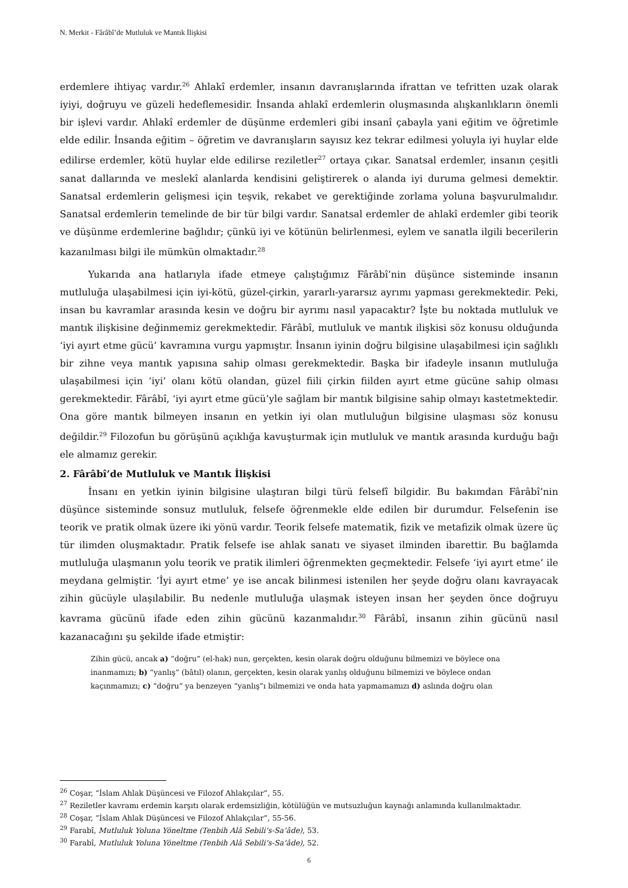N. Merkit - Fârâbî’de Mutluluk ve Mantık İlişkisi
erdemlere ihtiyaç vardır.<sup>26</sup> Ahlakî erdemler, insanın davranışlarında ifrattan ve tefritten uzak olarak iyiyi, doğruyu ve güzeli hedeflemesidir. İnsanda ahlakî erdemlerin oluşmasında alışkanlıkların önemli bir işlevi vardır. Ahlakî erdemler de düşünme erdemleri gibi insanî çabayla yani eğitim ve öğretimle elde edilir. İnsanda eğitim – öğretim ve davranışların sayısız kez tekrar edilmesi yoluyla iyi huylar elde edilirse erdemler, kötü huylar elde edilirse reziletler<sup>27</sup> ortaya çıkar. Sanatsal erdemler, insanın çeşitli sanat dallarında ve meslekî alanlarda kendisini geliştirerek o alanda iyi duruma gelmesi demektir. Sanatsal erdemlerin gelişmesi için teşvik, rekabet ve gerektiğinde zorlama yoluna başvurulmalıdır. Sanatsal erdemlerin temelinde de bir tür bilgi vardır. Sanatsal erdemler de ahlakî erdemler gibi teorik ve düşünme erdemlerine bağlıdır; çünkü iyi ve kötünün belirlenmesi, eylem ve sanatla ilgili becerilerin kazanılması bilgi ile mümkün olmaktadır.<sup>28</sup>
Yukarıda ana hatlarıyla ifade etmeye çalıştığımız Fârâbî’nin düşünce sisteminde insanın mutluluğa ulaşabilmesi için iyi-kötü, güzel-çirkin, yararlı-yararsız ayrımı yapması gerekmektedir. Peki, insan bu kavramlar arasında kesin ve doğru bir ayrımı nasıl yapacaktır? İşte bu noktada mutluluk ve mantık ilişkisine değinmemiz gerekmektedir. Fârâbî, mutluluk ve mantık ilişkisi söz konusu olduğunda ‘iyi ayırt etme gücü’ kavramına vurgu yapmıştır. İnsanın iyinin doğru bilgisine ulaşabilmesi için sağlıklı bir zihne veya mantık yapısına sahip olması gerekmektedir. Başka bir ifadeyle insanın mutluluğa ulaşabilmesi için ‘iyi’ olanı kötü olandan, güzel fiili çirkin fiilden ayırt etme gücüne sahip olması gerekmektedir. Fârâbî, ‘iyi ayırt etme gücü’yle sağlam bir mantık bilgisine sahip olmayı kastetmektedir. Ona göre mantık bilmeyen insanın en yetkin iyi olan mutluluğun bilgisine ulaşması söz konusu değildir.<sup>29</sup> Filozofun bu görüşünü açıklığa kavuşturmak için mutluluk ve mantık arasında kurduğu bağı ele almamız gerekir.
2. Fârâbî’de Mutluluk ve Mantık İlişkisi
İnsanı en yetkin iyinin bilgisine ulaştıran bilgi türü felsefî bilgidir. Bu bakımdan Fârâbî’nin düşünce sisteminde sonsuz mutluluk, felsefe öğrenmekle elde edilen bir durumdur. Felsefenin ise teorik ve pratik olmak üzere iki yönü vardır. Teorik felsefe matematik, fizik ve metafizik olmak üzere üç tür ilimden oluşmaktadır. Pratik felsefe ise ahlak sanatı ve siyaset ilminden ibarettir. Bu bağlamda mutluluğa ulaşmanın yolu teorik ve pratik ilimleri öğrenmekten geçmektedir. Felsefe ‘iyi ayırt etme’ ile meydana gelmiştir. ‘İyi ayırt etme’ ye ise ancak bilinmesi istenilen her şeyde doğru olanı kavrayacak zihin gücüyle ulaşılabilir. Bu nedenle mutluluğa ulaşmak isteyen insan her şeyden önce doğruyu kavrama gücünü ifade eden zihin gücünü kazanmalıdır.<sup>30</sup> Fârâbî, insanın zihin gücünü nasıl kazanacağını şu şekilde ifade etmiştir:
Zihin gücü, ancak a) “doğru” (el-hak) nun, gerçekten, kesin olarak doğru olduğunu bilmemizi ve böylece ona inanmamızı; b) “yanlış” (bâtıl) olanın, gerçekten, kesin olarak yanlış olduğunu bilmemizi ve böylece ondan kaçınmamızı; c) “doğru” ya benzeyen “yanlış”ı bilmemizi ve onda hata yapmamamızı d) aslında doğru olan
<sup>26</sup> Coşar, “İslam Ahlak Düşüncesi ve Filozof Ahlakçılar”, 55.
<sup>27</sup> Reziletler kavramı erdemin karşıtı olarak erdemsizliğin, kötülüğün ve mutsuzluğun kaynağı anlamında kullanılmaktadır.
<sup>28</sup> Coşar, “İslam Ahlak Düşüncesi ve Filozof Ahlakçılar”, 55-56.
<sup>29</sup> Farabî, Mutluluk Yoluna Yöneltme (Tenbih Alâ Sebili’s-Sa’âde), 53.
<sup>30</sup> Farabî, Mutluluk Yoluna Yöneltme (Tenbih Alâ Sebili’s-Sa’âde), 52.
6